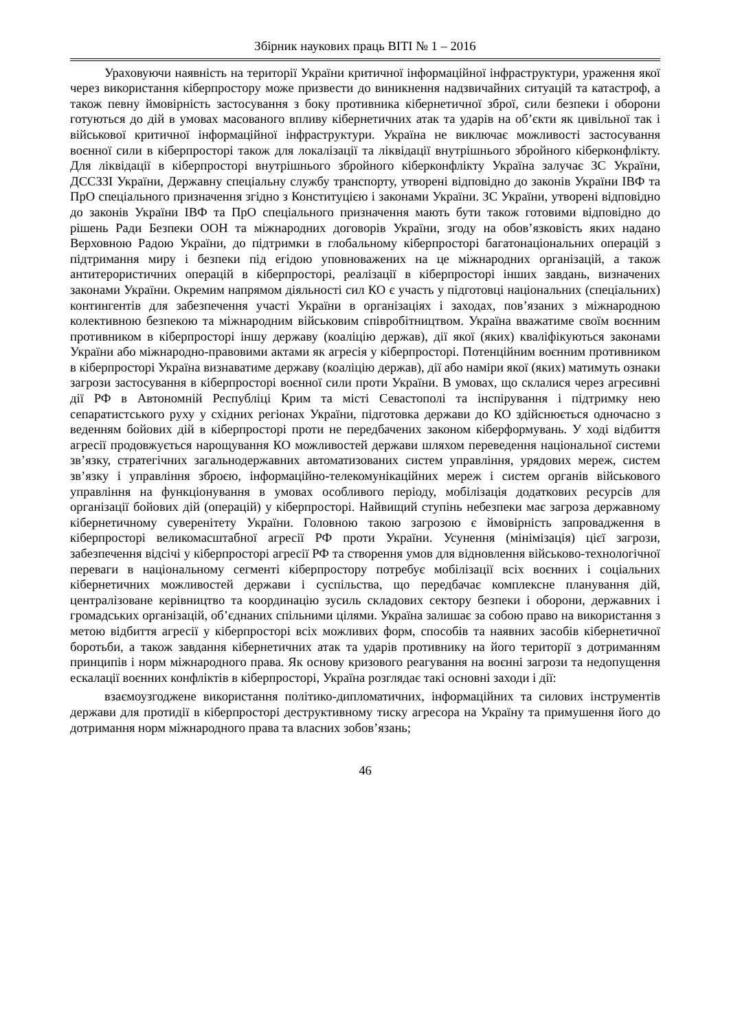Збірник наукових праць ВІТІ № 1 – 2016
Ураховуючи наявність на території України критичної інформаційної інфраструктури, ураження якої через використання кіберпростору може призвести до виникнення надзвичайних ситуацій та катастроф, а також певну ймовірність застосування з боку противника кібернетичної зброї, сили безпеки і оборони готуються до дій в умовах масованого впливу кібернетичних атак та ударів на об’єкти як цивільної так і військової критичної інформаційної інфраструктури. Україна не виключає можливості застосування воєнної сили в кіберпросторі також для локалізації та ліквідації внутрішнього збройного кіберконфлікту. Для ліквідації в кіберпросторі внутрішнього збройного кіберконфлікту Україна залучає ЗС України, ДССЗЗІ України, Державну спеціальну службу транспорту, утворені відповідно до законів України ІВФ та ПрО спеціального призначення згідно з Конституцією і законами України. ЗС України, утворені відповідно до законів України ІВФ та ПрО спеціального призначення мають бути також готовими відповідно до рішень Ради Безпеки ООН та міжнародних договорів України, згоду на обов’язковість яких надано Верховною Радою України, до підтримки в глобальному кіберпросторі багатонаціональних операцій з підтримання миру і безпеки під егідою уповноважених на це міжнародних організацій, а також антитерористичних операцій в кіберпросторі, реалізації в кіберпросторі інших завдань, визначених законами України. Окремим напрямом діяльності сил КО є участь у підготовці національних (спеціальних) контингентів для забезпечення участі України в організаціях і заходах, пов’язаних з міжнародною колективною безпекою та міжнародним військовим співробітництвом. Україна вважатиме своїм воєнним противником в кіберпросторі іншу державу (коаліцію держав), дії якої (яких) кваліфікуються законами України або міжнародно-правовими актами як агресія у кіберпросторі. Потенційним воєнним противником в кіберпросторі Україна визнаватиме державу (коаліцію держав), дії або наміри якої (яких) матимуть ознаки загрози застосування в кіберпросторі воєнної сили проти України. В умовах, що склалися через агресивні дії РФ в Автономній Республіці Крим та місті Севастополі та інспірування і підтримку нею сепаратистського руху у східних регіонах України, підготовка держави до КО здійснюється одночасно з веденням бойових дій в кіберпросторі проти не передбачених законом кіберформувань. У ході відбиття агресії продовжується нарощування КО можливостей держави шляхом переведення національної системи зв’язку, стратегічних загальнодержавних автоматизованих систем управління, урядових мереж, систем зв’язку і управління зброєю, інформаційно-телекомунікаційних мереж і систем органів військового управління на функціонування в умовах особливого періоду, мобілізація додаткових ресурсів для організації бойових дій (операцій) у кіберпросторі. Найвищий ступінь небезпеки має загроза державному кібернетичному суверенітету України. Головною такою загрозою є ймовірність запровадження в кіберпросторі великомасштабної агресії РФ проти України. Усунення (мінімізація) цієї загрози, забезпечення відсічі у кіберпросторі агресії РФ та створення умов для відновлення військово-технологічної переваги в національному сегменті кіберпростору потребує мобілізації всіх воєнних і соціальних кібернетичних можливостей держави і суспільства, що передбачає комплексне планування дій, централізоване керівництво та координацію зусиль складових сектору безпеки і оборони, державних і громадських організацій, об’єднаних спільними цілями. Україна залишає за собою право на використання з метою відбиття агресії у кіберпросторі всіх можливих форм, способів та наявних засобів кібернетичної боротьби, а також завдання кібернетичних атак та ударів противнику на його території з дотриманням принципів і норм міжнародного права. Як основу кризового реагування на воєнні загрози та недопущення ескалації воєнних конфліктів в кіберпросторі, Україна розглядає такі основні заходи і дії:
взаємоузгоджене використання політико-дипломатичних, інформаційних та силових інструментів держави для протидії в кіберпросторі деструктивному тиску агресора на Україну та примушення його до дотримання норм міжнародного права та власних зобов’язань;
46